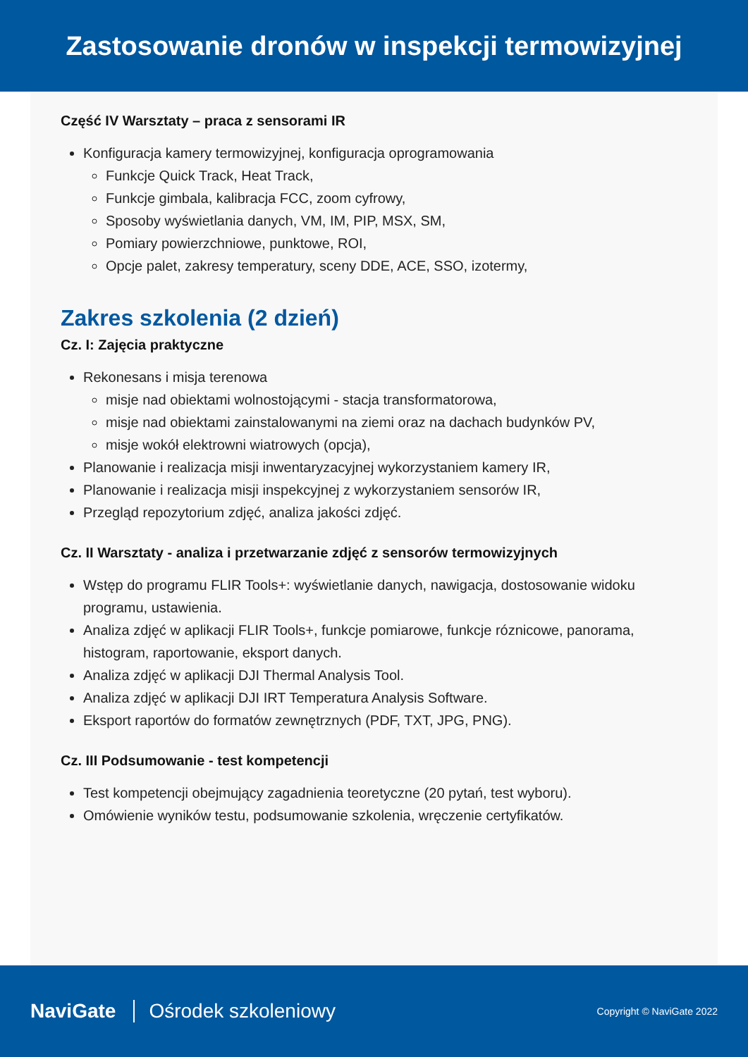Zastosowanie dronów w inspekcji termowizyjnej
Część IV Warsztaty – praca z sensorami IR
Konfiguracja kamery termowizyjnej, konfiguracja oprogramowania
Funkcje Quick Track, Heat Track,
Funkcje gimbala, kalibracja FCC, zoom cyfrowy,
Sposoby wyświetlania danych, VM, IM, PIP, MSX, SM,
Pomiary powierzchniowe, punktowe, ROI,
Opcje palet, zakresy temperatury, sceny DDE, ACE, SSO, izotermy,
Zakres szkolenia (2 dzień)
Cz. I: Zajęcia praktyczne
Rekonesans i misja terenowa
misje nad obiektami wolnostojącymi - stacja transformatorowa,
misje nad obiektami zainstalowanymi na ziemi oraz na dachach budynków PV,
misje wokół elektrowni wiatrowych (opcja),
Planowanie i realizacja misji inwentaryzacyjnej wykorzystaniem kamery IR,
Planowanie i realizacja misji inspekcyjnej z wykorzystaniem sensorów IR,
Przegląd repozytorium zdjęć, analiza jakości zdjęć.
Cz. II Warsztaty - analiza i przetwarzanie zdjęć z sensorów termowizyjnych
Wstęp do programu FLIR Tools+: wyświetlanie danych, nawigacja, dostosowanie widoku programu, ustawienia.
Analiza zdjęć w aplikacji FLIR Tools+, funkcje pomiarowe, funkcje róznicowe, panorama, histogram, raportowanie, eksport danych.
Analiza zdjęć w aplikacji DJI Thermal Analysis Tool.
Analiza zdjęć w aplikacji DJI IRT Temperatura Analysis Software.
Eksport raportów do formatów zewnętrznych (PDF, TXT, JPG, PNG).
Cz. III Podsumowanie - test kompetencji
Test kompetencji obejmujący zagadnienia teoretyczne (20 pytań, test wyboru).
Omówienie wyników testu, podsumowanie szkolenia, wręczenie certyfikatów.
NaviGate Ośrodek szkoleniowy Copyright © NaviGate 2022